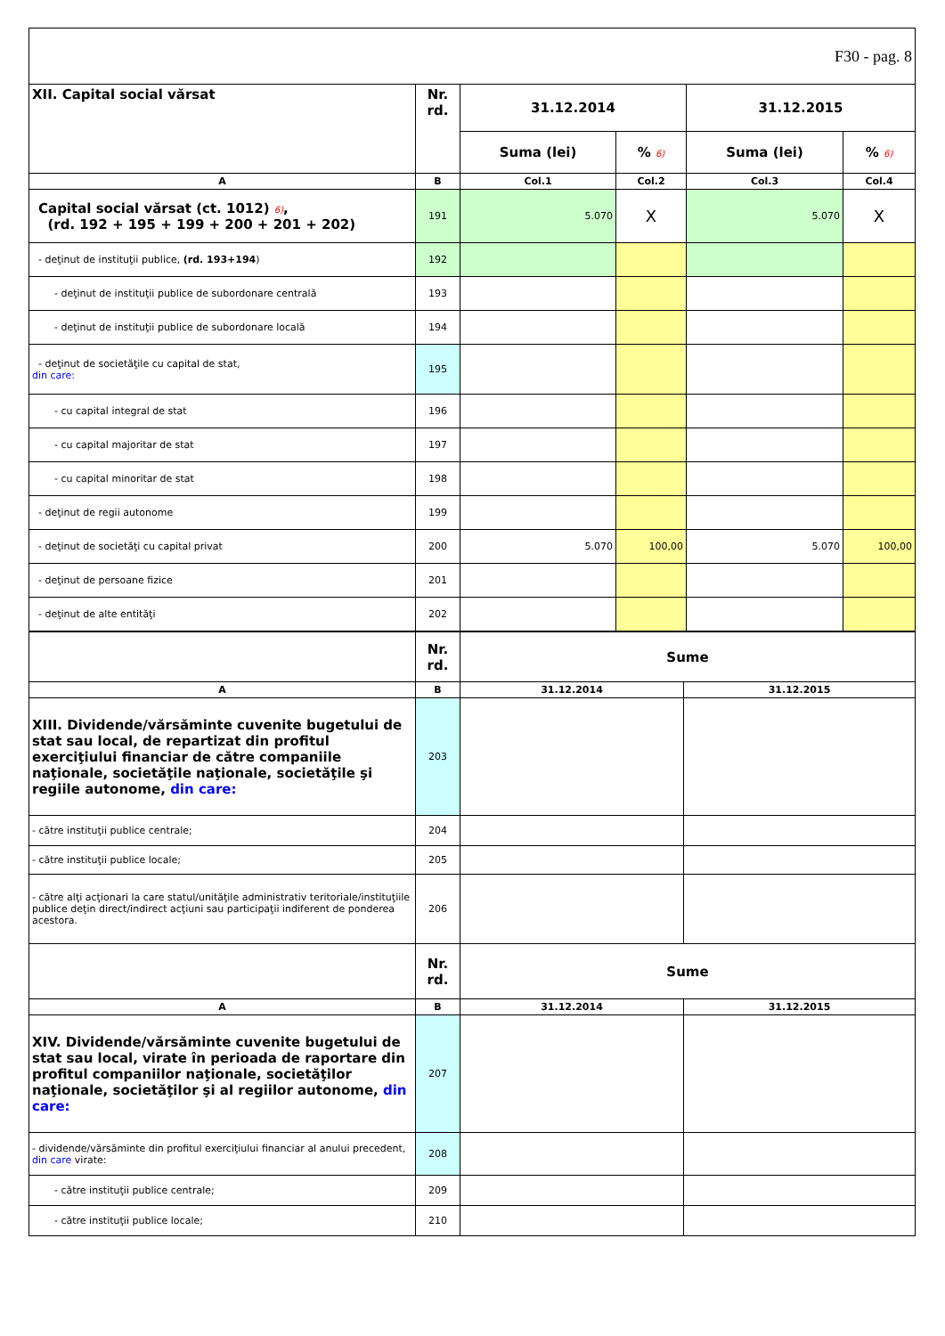| F30 - pag. 8 | | | | | |
| XII. Capital social vărsat | Nr. rd. | 31.12.2014 | | 31.12.2015 | |
| | | Suma (lei) | % 6) | Suma (lei) | % 6) |
| A | B | Col.1 | Col.2 | Col.3 | Col.4 |
| Capital social vărsat (ct. 1012) 6) , (rd. 192 + 195 + 199 + 200 + 201 + 202) | 191 | 5.070 | X | 5.070 | X |
| - deţinut de instituţii publice, (rd. 193+194 ) | 192 | | | | |
| - deţinut de instituţii publice de subordonare centrală | 193 | | | | |
| - deţinut de instituţii publice de subordonare locală | 194 | | | | |
| - deţinut de societăţile cu capital de stat, din care: | 195 | | | | |
| - cu capital integral de stat | 196 | | | | |
| - cu capital majoritar de stat | 197 | | | | |
| - cu capital minoritar de stat | 198 | | | | |
| - deţinut de regii autonome | 199 | | | | |
| - deţinut de societăţi cu capital privat | 200 | 5.070 | 100,00 | 5.070 | 100,00 |
| - deţinut de persoane fizice | 201 | | | | |
| - deţinut de alte entităţi | 202 | | | | |
| | Nr. rd. | Sume | |
| A | B | 31.12.2014 | 31.12.2015 |
| XIII. Dividende/vărsăminte cuvenite bugetului de stat sau local, de repartizat din profitul exerciţiului financiar de către companiile naţionale, societăţile naţionale, societăţile şi regiile autonome, din care: | 203 | | |
| - către instituţii publice centrale; | 204 | | |
| - către instituţii publice locale; | 205 | | |
| - către alţi acţionari la care statul/unităţile administrativ teritoriale/instituţiile publice deţin direct/indirect acţiuni sau participaţii indiferent de ponderea acestora. | 206 | | |
| | Nr. rd. | Sume | |
| A | B | 31.12.2014 | 31.12.2015 |
| XIV. Dividende/vărsăminte cuvenite bugetului de stat sau local, virate în perioada de raportare din profitul companiilor naţionale, societăţilor naţionale, societăţilor şi al regiilor autonome, din care: | 207 | | |
| - dividende/vărsăminte din profitul exerciţiului financiar al anului precedent, din care virate: | 208 | | |
| - către instituţii publice centrale; | 209 | | |
| - către instituţii publice locale; | 210 | | |